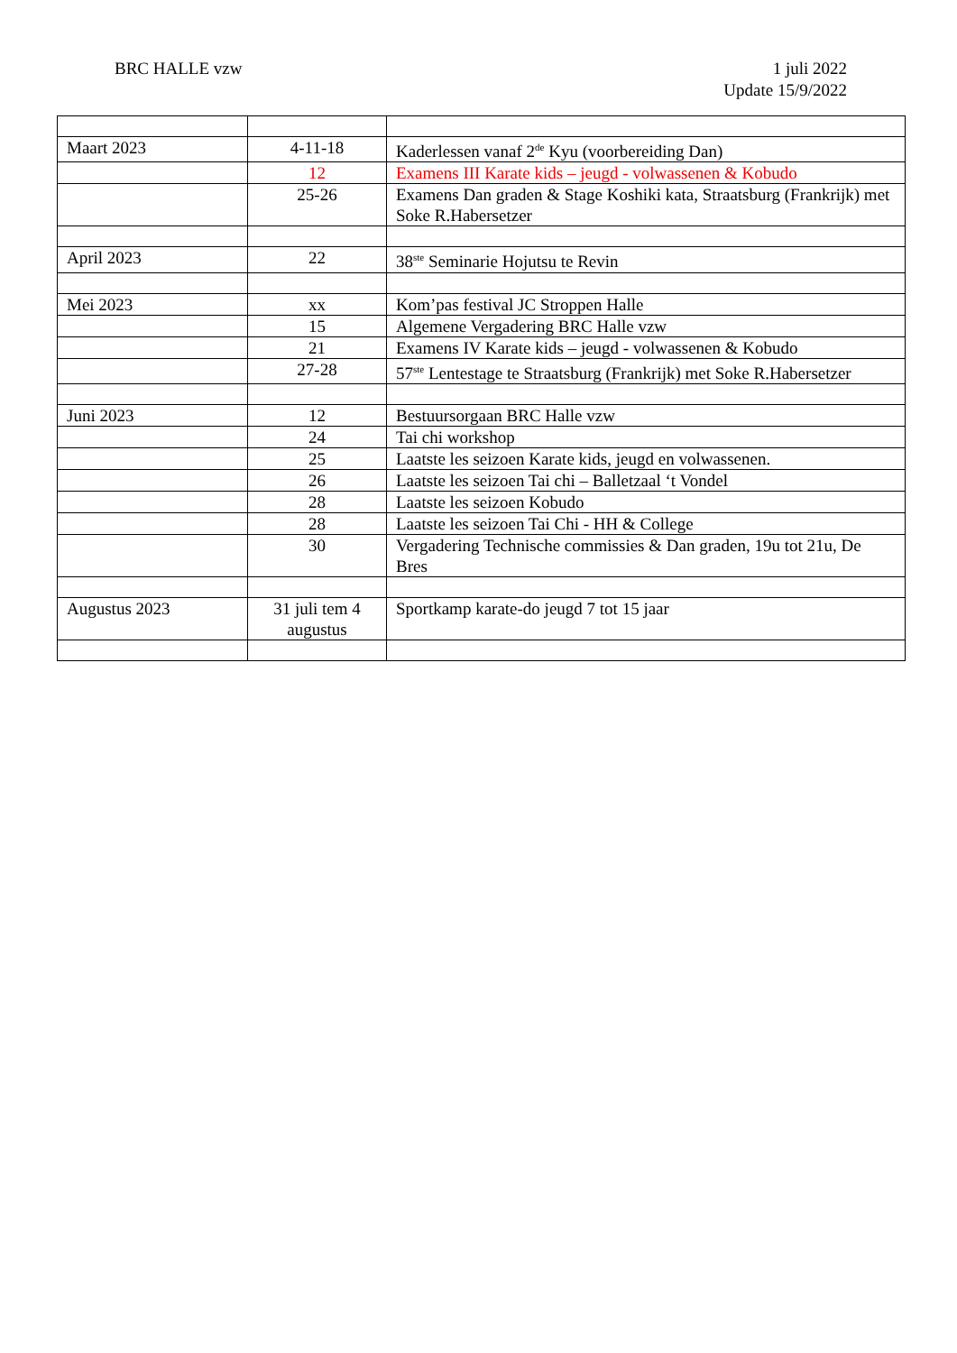BRC HALLE vzw 1 juli 2022
Update 15/9/2022
| Maart 2023 | 4-11-18 | Kaderlessen vanaf 2<sup>de</sup> Kyu (voorbereiding Dan) |
| | 12 | Examens III Karate kids – jeugd - volwassenen & Kobudo |
| | 25-26 | Examens Dan graden & Stage Koshiki kata, Straatsburg (Frankrijk) met Soke R.Habersetzer |
| April 2023 | 22 | 38<sup>ste</sup> Seminarie Hojutsu te Revin |
| Mei 2023 | xx | Kom’pas festival JC Stroppen Halle |
| | 15 | Algemene Vergadering BRC Halle vzw |
| | 21 | Examens IV Karate kids – jeugd - volwassenen & Kobudo |
| | 27-28 | 57<sup>ste</sup> Lentestage te Straatsburg (Frankrijk) met Soke R.Habersetzer |
| Juni 2023 | 12 | Bestuursorgaan BRC Halle vzw |
| | 24 | Tai chi workshop |
| | 25 | Laatste les seizoen Karate kids, jeugd en volwassenen. |
| | 26 | Laatste les seizoen Tai chi – Balletzaal ‘t Vondel |
| | 28 | Laatste les seizoen Kobudo |
| | 28 | Laatste les seizoen Tai Chi - HH & College |
| | 30 | Vergadering Technische commissies & Dan graden, 19u tot 21u, De Bres |
| Augustus 2023 | 31 juli tem 4 augustus | Sportkamp karate-do jeugd 7 tot 15 jaar |